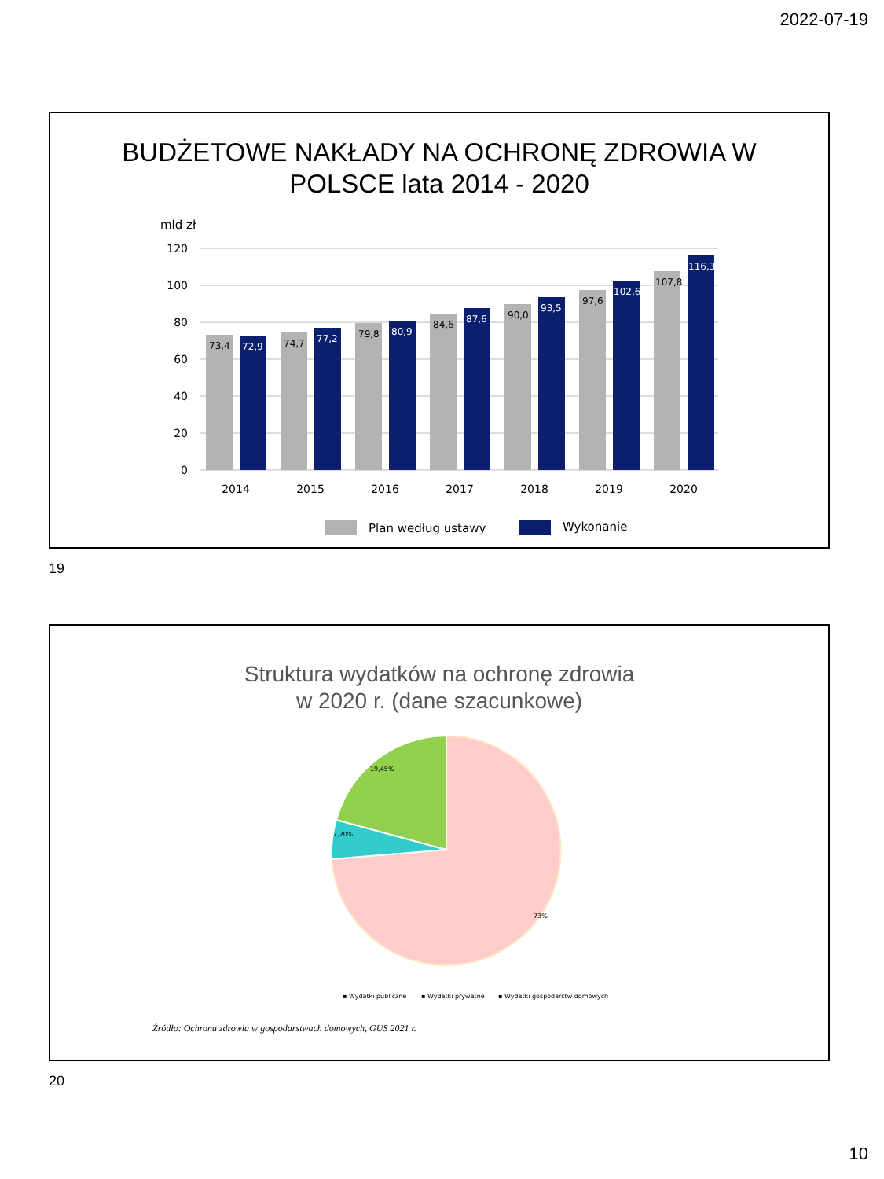2022-07-19
BUDŻETOWE NAKŁADY NA OCHRONĘ ZDROWIA W
POLSCE lata 2014 - 2020
mld zł
120
100
80
60
40
20
0
73,4
74,7
79,8
84,6
90,0
97,6
107,8
72,9
77,2
80,9
87,6
93,5
102,6
116,3
2014
2015
2016
2017
2018
2019
2020
Plan według ustawy
Wykonanie
19
Struktura wydatków na ochronę zdrowia
w 2020 r. (dane szacunkowe)
19,45%
7,20%
73%
▪ Wydatki publiczne
▪ Wydatki prywatne
▪ Wydatki gospodarstw domowych
Źródło: Ochrona zdrowia w gospodarstwach domowych, GUS 2021 r.
20
10